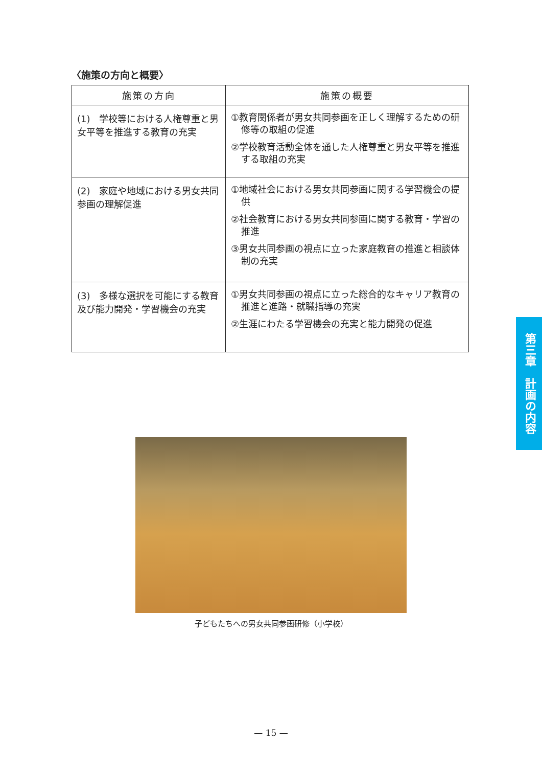〈施策の方向と概要〉
| 施策の方向 | 施策の概要 |
| --- | --- |
| (1) 学校等における人権尊重と男女平等を推進する教育の充実 | ①教育関係者が男女共同参画を正しく理解するための研修等の取組の促進 ②学校教育活動全体を通した人権尊重と男女平等を推進する取組の充実 |
| (2) 家庭や地域における男女共同参画の理解促進 | ①地域社会における男女共同参画に関する学習機会の提供 ②社会教育における男女共同参画に関する教育・学習の推進 ③男女共同参画の視点に立った家庭教育の推進と相談体制の充実 |
| (3) 多様な選択を可能にする教育及び能力開発・学習機会の充実 | ①男女共同参画の視点に立った総合的なキャリア教育の推進と進路・就職指導の充実 ②生涯にわたる学習機会の充実と能力開発の促進 |
子どもたちへの男女共同参画研修（小学校）
— 15 —
第三章　計画の内容